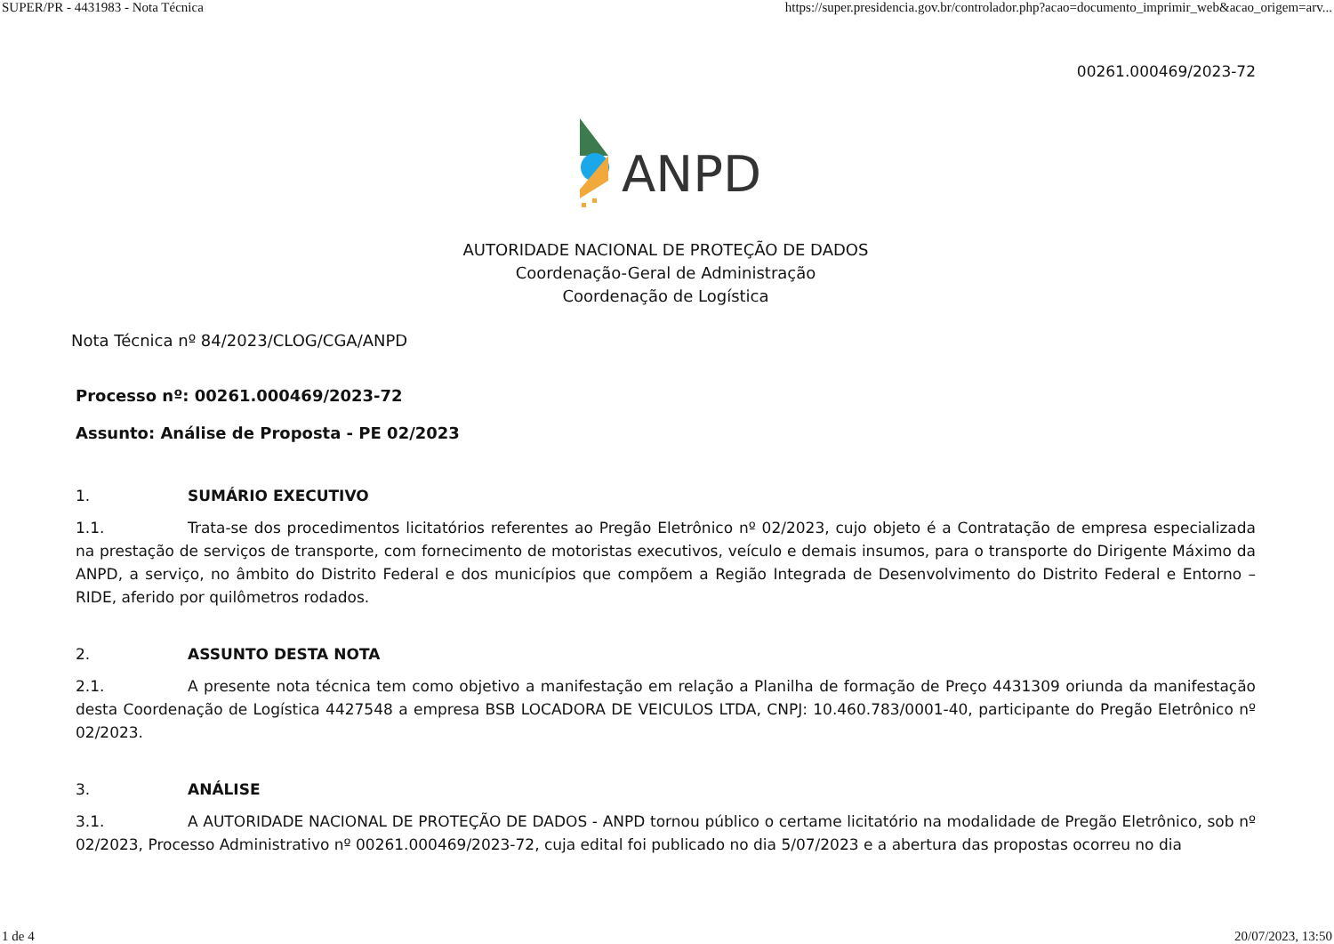SUPER/PR - 4431983 - Nota Técnica https://super.presidencia.gov.br/controlador.php?acao=documento_imprimir_web&acao_origem=arv...
00261.000469/2023-72
ANPD
AUTORIDADE NACIONAL DE PROTEÇÃO DE DADOS
Coordenação-Geral de Administração
Coordenação de Logística
Nota Técnica nº 84/2023/CLOG/CGA/ANPD
Processo nº: 00261.000469/2023-72
Assunto: Análise de Proposta - PE 02/2023
1. SUMÁRIO EXECUTIVO
1.1. Trata-se dos procedimentos licitatórios referentes ao Pregão Eletrônico nº 02/2023, cujo objeto é a Contratação de empresa especializada na prestação de serviços de transporte, com fornecimento de motoristas executivos, veículo e demais insumos, para o transporte do Dirigente Máximo da ANPD, a serviço, no âmbito do Distrito Federal e dos municípios que compõem a Região Integrada de Desenvolvimento do Distrito Federal e Entorno – RIDE, aferido por quilômetros rodados.
2. ASSUNTO DESTA NOTA
2.1. A presente nota técnica tem como objetivo a manifestação em relação a Planilha de formação de Preço 4431309 oriunda da manifestação desta Coordenação de Logística 4427548 a empresa BSB LOCADORA DE VEICULOS LTDA, CNPJ: 10.460.783/0001-40, participante do Pregão Eletrônico nº 02/2023.
3. ANÁLISE
3.1. A AUTORIDADE NACIONAL DE PROTEÇÃO DE DADOS - ANPD tornou público o certame licitatório na modalidade de Pregão Eletrônico, sob nº 02/2023, Processo Administrativo nº 00261.000469/2023-72, cuja edital foi publicado no dia 5/07/2023 e a abertura das propostas ocorreu no dia
1 de 4 20/07/2023, 13:50